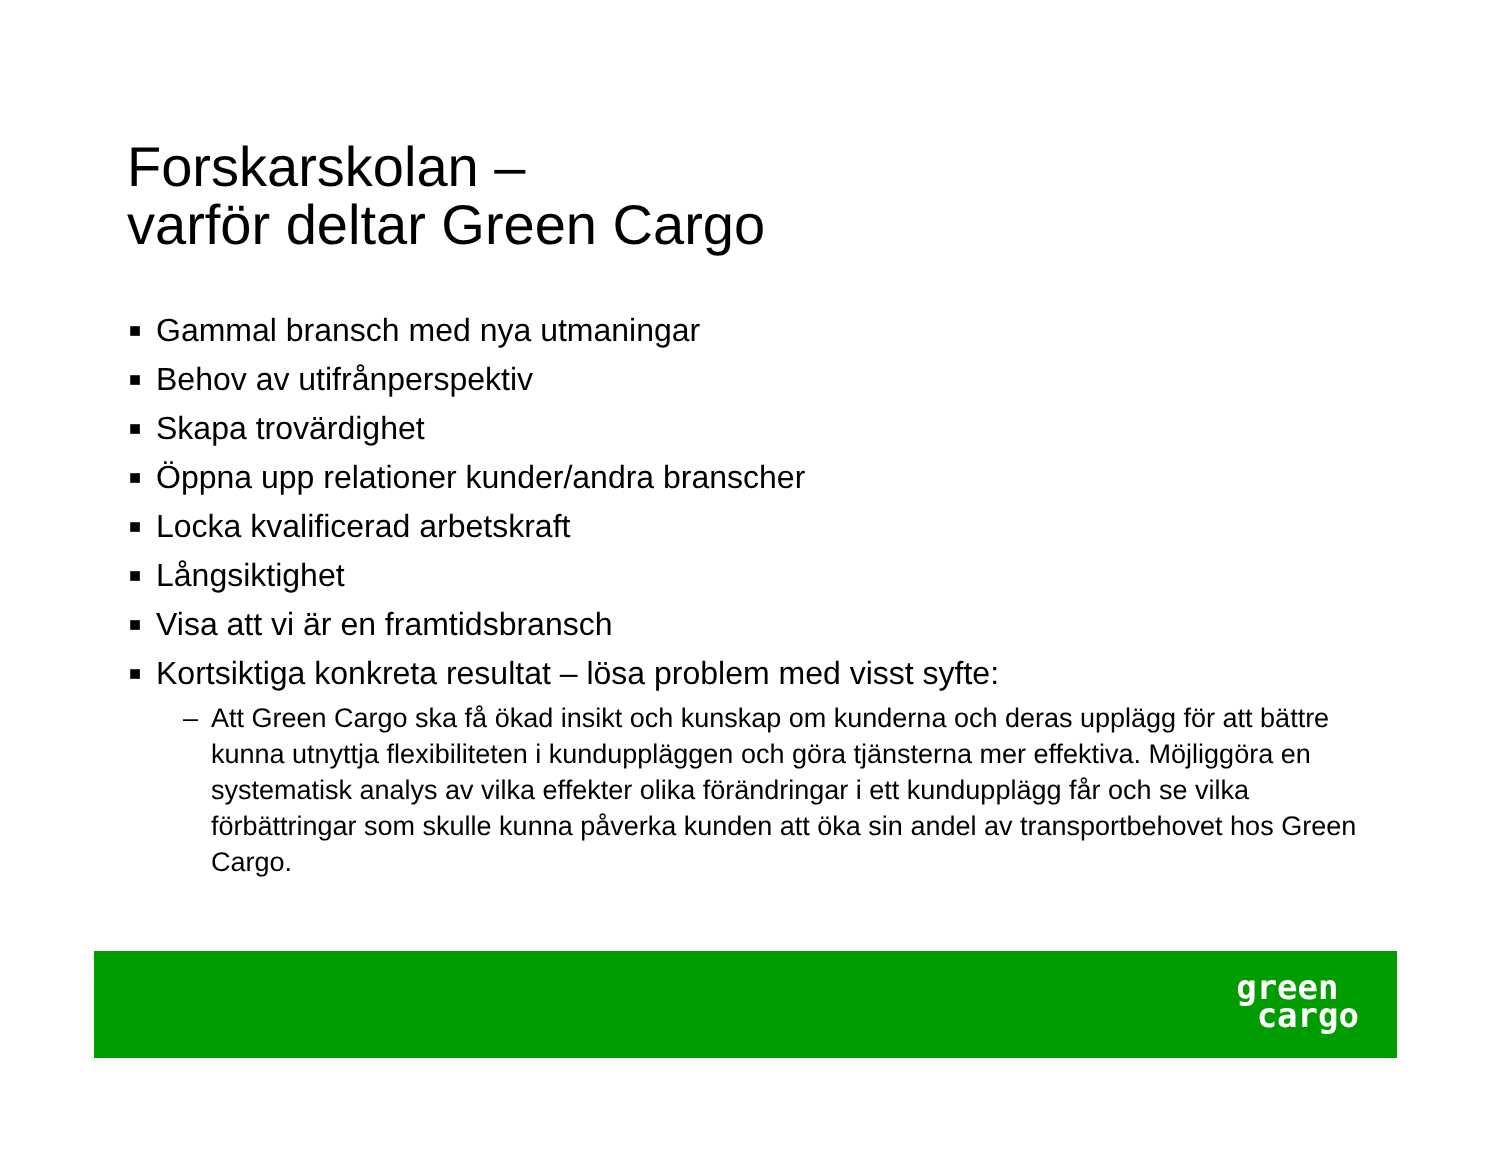Forskarskolan –
varför deltar Green Cargo
■ Gammal bransch med nya utmaningar
■ Behov av utifrånperspektiv
■ Skapa trovärdighet
■ Öppna upp relationer kunder/andra branscher
■ Locka kvalificerad arbetskraft
■ Långsiktighet
■ Visa att vi är en framtidsbransch
■ Kortsiktiga konkreta resultat – lösa problem med visst syfte:
– Att Green Cargo ska få ökad insikt och kunskap om kunderna och deras upplägg för att bättre kunna utnyttja flexibiliteten i kunduppläggen och göra tjänsterna mer effektiva. Möjliggöra en systematisk analys av vilka effekter olika förändringar i ett kundupplägg får och se vilka förbättringar som skulle kunna påverka kunden att öka sin andel av transportbehovet hos Green Cargo.
green
cargo